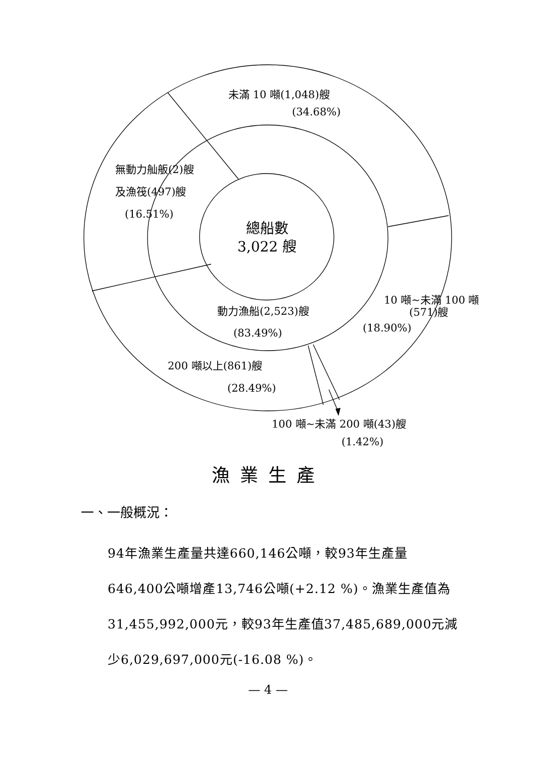未滿 10 噸(1,048)艘
(34.68%)
無動力舢舨(2)艘
及漁筏(497)艘
(16.51%)
總船數
3,022 艘
動力漁船(2,523)艘
(83.49%)
10 噸~未滿 100 噸
(571)艘
(18.90%)
200 噸以上(861)艘
(28.49%)
100 噸~未滿 200 噸(43)艘
(1.42%)
漁業生產
一、一般概況：
94年漁業生產量共達660,146公噸，較93年生產量646,400公噸增產13,746公噸(+2.12 %)。漁業生產值為31,455,992,000元，較93年生產值37,485,689,000元減少6,029,697,000元(-16.08 %)。
— 4 —